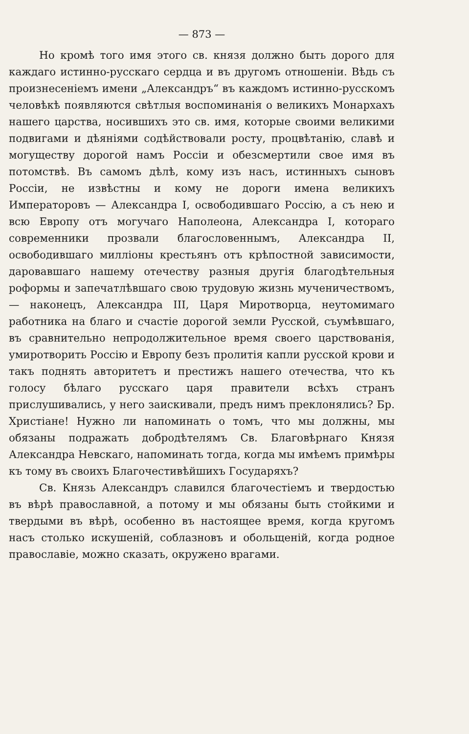— 873 —
Но кромѣ того имя этого св. князя должно быть дорого для каждаго истинно-русскаго сердца и въ другомъ отношеніи. Вѣдь съ произнесеніемъ имени „Александръ“ въ каждомъ истинно-русскомъ человѣкѣ появляются свѣтлыя воспоминанія о великихъ Монархахъ нашего царства, носившихъ это св. имя, которые своими великими подвигами и дѣяніями содѣйствовали росту, процвѣтанію, славѣ и могуществу дорогой намъ Россіи и обезсмертили свое имя въ потомствѣ. Въ самомъ дѣлѣ, кому изъ насъ, истинныхъ сыновъ Россіи, не извѣстны и кому не дороги имена великихъ Императоровъ — Александра I, освободившаго Россію, а съ нею и всю Европу отъ могучаго Наполеона, Александра I, котораго современники прозвали благословеннымъ, Александра II, освободившаго милліоны крестьянъ отъ крѣпостной зависимости, даровавшаго нашему отечеству разныя другія благодѣтельныя роформы и запечатлѣвшаго свою трудовую жизнь мученичествомъ, — наконецъ, Александра III, Царя Миротворца, неутомимаго работника на благо и счастіе дорогой земли Русской, съумѣвшаго, въ сравнительно непродолжительное время своего царствованія, умиротворить Россію и Европу безъ пролитія капли русской крови и такъ поднять авторитетъ и престижъ нашего отечества, что къ голосу бѣлаго русскаго царя правители всѣхъ странъ прислушивались, у него заискивали, предъ нимъ преклонялись? Бр. Христіане! Нужно ли напоминать о томъ, что мы должны, мы обязаны подражать добродѣтелямъ Св. Благовѣрнаго Князя Александра Невскаго, напоминать тогда, когда мы имѣемъ примѣры къ тому въ своихъ Благочестивѣйшихъ Государяхъ?
Св. Князь Александръ славился благочестіемъ и твердостью въ вѣрѣ православной, а потому и мы обязаны быть стойкими и твердыми въ вѣрѣ, особенно въ настоящее время, когда кругомъ насъ столько искушеній, соблазновъ и обольщеній, когда родное православіе, можно сказать, окружено врагами.